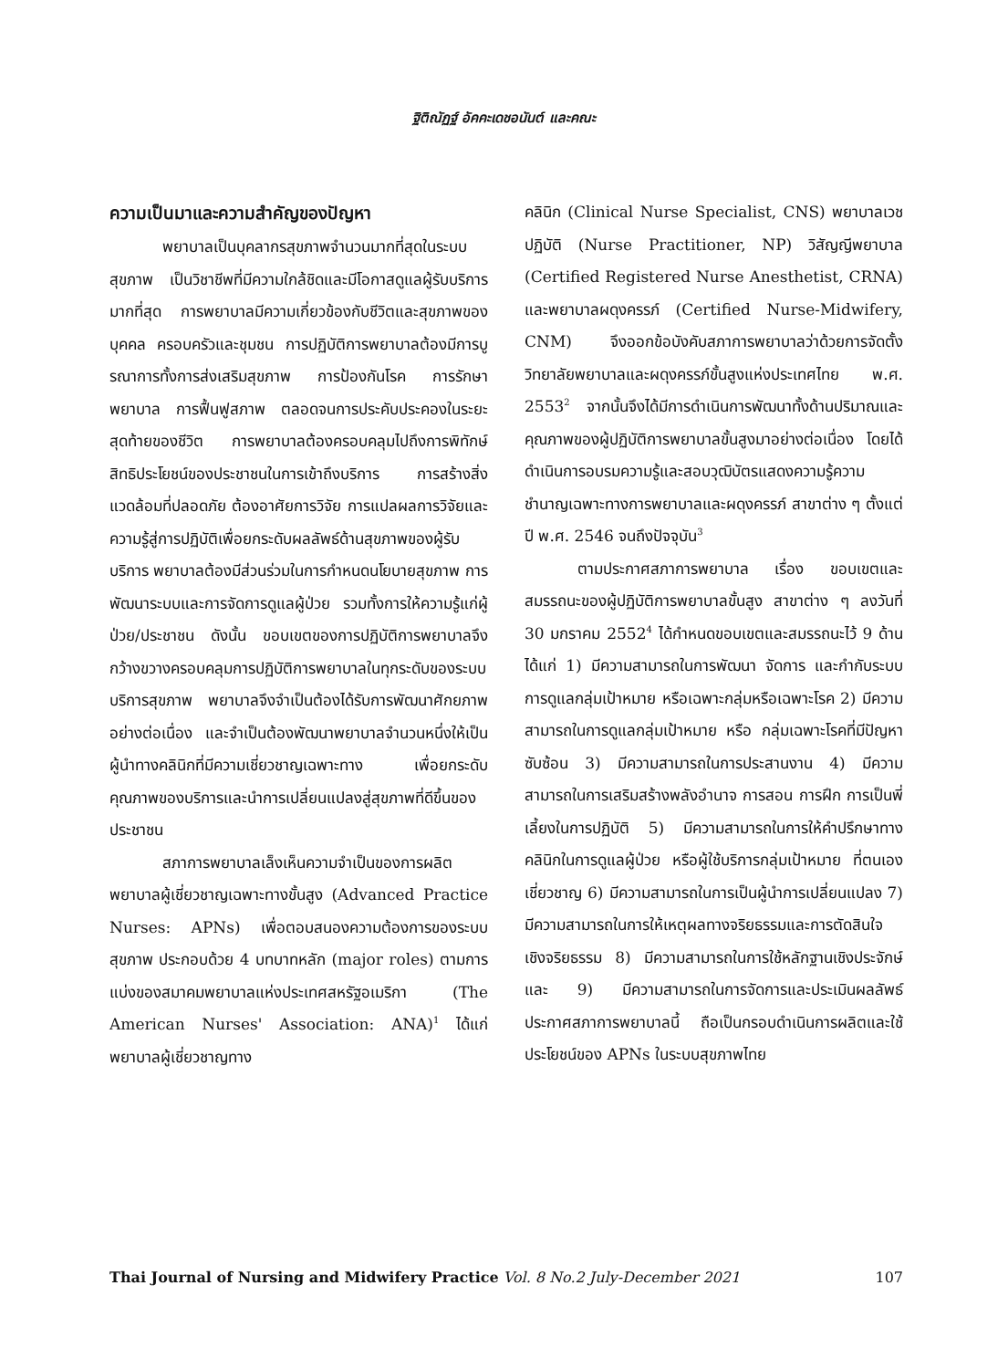ฐิติณัฏฐ์ อัคคะเดชอนันต์ และคณะ
ความเป็นมาและความสำคัญของปัญหา
พยาบาลเป็นบุคลากรสุขภาพจำนวนมากที่สุดในระบบสุขภาพ เป็นวิชาชีพที่มีความใกล้ชิดและมีโอกาสดูแลผู้รับบริการมากที่สุด การพยาบาลมีความเกี่ยวข้องกับชีวิตและสุขภาพของบุคคล ครอบครัวและชุมชน การปฏิบัติการพยาบาลต้องมีการบูรณาการทั้งการส่งเสริมสุขภาพ การป้องกันโรค การรักษาพยาบาล การฟื้นฟูสภาพ ตลอดจนการประคับประคองในระยะสุดท้ายของชีวิต การพยาบาลต้องครอบคลุมไปถึงการพิทักษ์สิทธิประโยชน์ของประชาชนในการเข้าถึงบริการ การสร้างสิ่งแวดล้อมที่ปลอดภัย ต้องอาศัยการวิจัย การแปลผลการวิจัยและความรู้สู่การปฏิบัติเพื่อยกระดับผลลัพธ์ด้านสุขภาพของผู้รับบริการ พยาบาลต้องมีส่วนร่วมในการกำหนดนโยบายสุขภาพ การพัฒนาระบบและการจัดการดูแลผู้ป่วย รวมทั้งการให้ความรู้แก่ผู้ป่วย/ประชาชน ดังนั้น ขอบเขตของการปฏิบัติการพยาบาลจึงกว้างขวางครอบคลุมการปฏิบัติการพยาบาลในทุกระดับของระบบบริการสุขภาพ พยาบาลจึงจำเป็นต้องได้รับการพัฒนาศักยภาพอย่างต่อเนื่อง และจำเป็นต้องพัฒนาพยาบาลจำนวนหนึ่งให้เป็นผู้นำทางคลินิกที่มีความเชี่ยวชาญเฉพาะทาง เพื่อยกระดับคุณภาพของบริการและนำการเปลี่ยนแปลงสู่สุขภาพที่ดีขึ้นของประชาชน
สภาการพยาบาลเล็งเห็นความจำเป็นของการผลิตพยาบาลผู้เชี่ยวชาญเฉพาะทางขั้นสูง (Advanced Practice Nurses: APNs) เพื่อตอบสนองความต้องการของระบบสุขภาพ ประกอบด้วย 4 บทบาทหลัก (major roles) ตามการแบ่งของสมาคมพยาบาลแห่งประเทศสหรัฐอเมริกา (The American Nurses' Association: ANA)<sup>1</sup> ได้แก่ พยาบาลผู้เชี่ยวชาญทาง
คลินิก (Clinical Nurse Specialist, CNS) พยาบาลเวชปฏิบัติ (Nurse Practitioner, NP) วิสัญญีพยาบาล (Certified Registered Nurse Anesthetist, CRNA) และพยาบาลผดุงครรภ์ (Certified Nurse-Midwifery, CNM) จึงออกข้อบังคับสภาการพยาบาลว่าด้วยการจัดตั้งวิทยาลัยพยาบาลและผดุงครรภ์ขั้นสูงแห่งประเทศไทย พ.ศ. 2553<sup>2</sup> จากนั้นจึงได้มีการดำเนินการพัฒนาทั้งด้านปริมาณและคุณภาพของผู้ปฏิบัติการพยาบาลขั้นสูงมาอย่างต่อเนื่อง โดยได้ดำเนินการอบรมความรู้และสอบวุฒิบัตรแสดงความรู้ความชำนาญเฉพาะทางการพยาบาลและผดุงครรภ์ สาขาต่าง ๆ ตั้งแต่ปี พ.ศ. 2546 จนถึงปัจจุบัน<sup>3</sup>
ตามประกาศสภาการพยาบาล เรื่อง ขอบเขตและสมรรถนะของผู้ปฏิบัติการพยาบาลขั้นสูง สาขาต่าง ๆ ลงวันที่ 30 มกราคม 2552<sup>4</sup> ได้กำหนดขอบเขตและสมรรถนะไว้ 9 ด้าน ได้แก่ 1) มีความสามารถในการพัฒนา จัดการ และกำกับระบบการดูแลกลุ่มเป้าหมาย หรือเฉพาะกลุ่มหรือเฉพาะโรค 2) มีความสามารถในการดูแลกลุ่มเป้าหมาย หรือ กลุ่มเฉพาะโรคที่มีปัญหาซับซ้อน 3) มีความสามารถในการประสานงาน 4) มีความสามารถในการเสริมสร้างพลังอำนาจ การสอน การฝึก การเป็นพี่เลี้ยงในการปฏิบัติ 5) มีความสามารถในการให้คำปรึกษาทางคลินิกในการดูแลผู้ป่วย หรือผู้ใช้บริการกลุ่มเป้าหมาย ที่ตนเองเชี่ยวชาญ 6) มีความสามารถในการเป็นผู้นำการเปลี่ยนแปลง 7) มีความสามารถในการให้เหตุผลทางจริยธรรมและการตัดสินใจเชิงจริยธรรม 8) มีความสามารถในการใช้หลักฐานเชิงประจักษ์ และ 9) มีความสามารถในการจัดการและประเมินผลลัพธ์ ประกาศสภาการพยาบาลนี้ ถือเป็นกรอบดำเนินการผลิตและใช้ประโยชน์ของ APNs ในระบบสุขภาพไทย
Thai Journal of Nursing and Midwifery Practice Vol. 8 No.2 July-December 2021 107